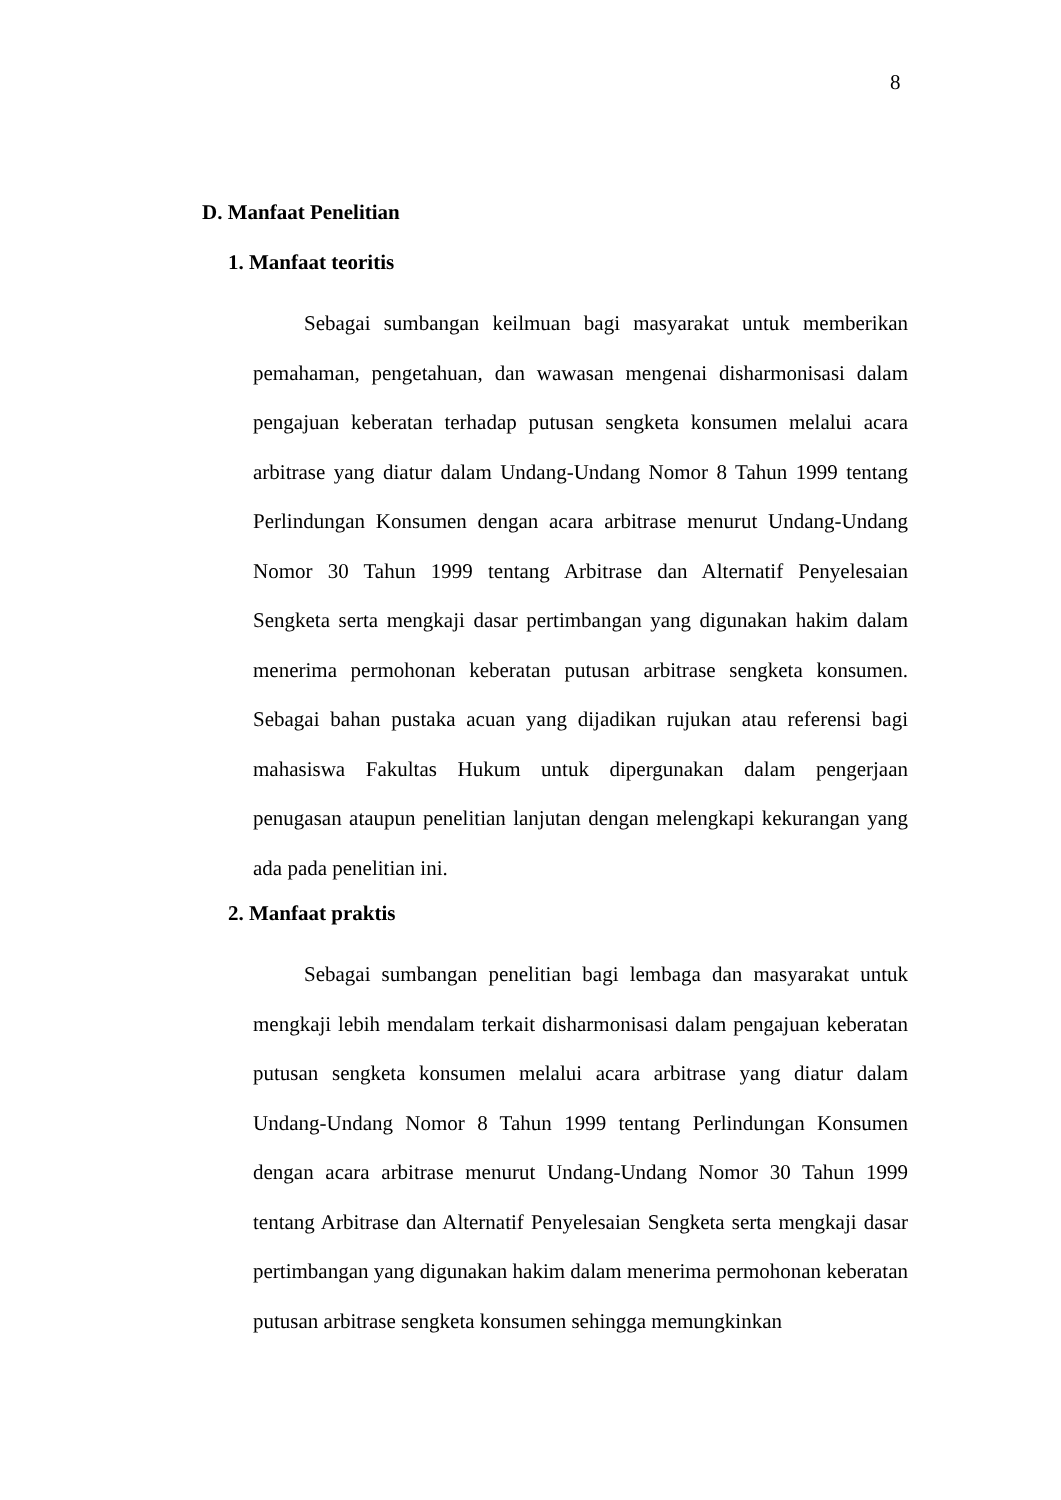8
D. Manfaat Penelitian
1. Manfaat teoritis
Sebagai sumbangan keilmuan bagi masyarakat untuk memberikan pemahaman, pengetahuan, dan wawasan mengenai disharmonisasi dalam pengajuan keberatan terhadap putusan sengketa konsumen melalui acara arbitrase yang diatur dalam Undang-Undang Nomor 8 Tahun 1999 tentang Perlindungan Konsumen dengan acara arbitrase menurut Undang-Undang Nomor 30 Tahun 1999 tentang Arbitrase dan Alternatif Penyelesaian Sengketa serta mengkaji dasar pertimbangan yang digunakan hakim dalam menerima permohonan keberatan putusan arbitrase sengketa konsumen. Sebagai bahan pustaka acuan yang dijadikan rujukan atau referensi bagi mahasiswa Fakultas Hukum untuk dipergunakan dalam pengerjaan penugasan ataupun penelitian lanjutan dengan melengkapi kekurangan yang ada pada penelitian ini.
2. Manfaat praktis
Sebagai sumbangan penelitian bagi lembaga dan masyarakat untuk mengkaji lebih mendalam terkait disharmonisasi dalam pengajuan keberatan putusan sengketa konsumen melalui acara arbitrase yang diatur dalam Undang-Undang Nomor 8 Tahun 1999 tentang Perlindungan Konsumen dengan acara arbitrase menurut Undang-Undang Nomor 30 Tahun 1999 tentang Arbitrase dan Alternatif Penyelesaian Sengketa serta mengkaji dasar pertimbangan yang digunakan hakim dalam menerima permohonan keberatan putusan arbitrase sengketa konsumen sehingga memungkinkan